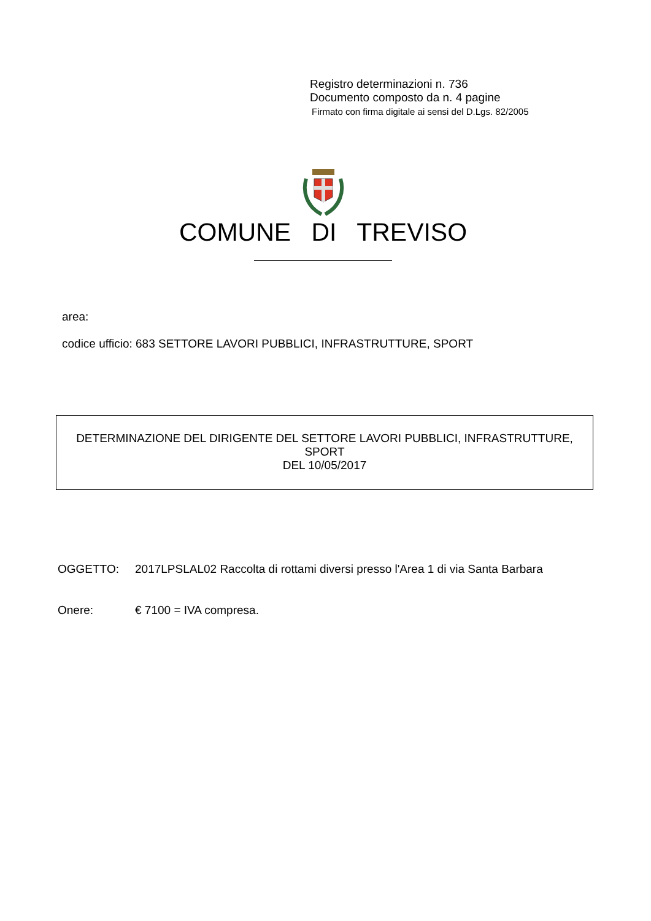Registro determinazioni n. 736
Documento composto da n. 4 pagine
Firmato con firma digitale ai sensi del D.Lgs. 82/2005
COMUNE DI TREVISO
area:
codice ufficio: 683 SETTORE LAVORI PUBBLICI, INFRASTRUTTURE, SPORT
DETERMINAZIONE DEL DIRIGENTE DEL SETTORE LAVORI PUBBLICI, INFRASTRUTTURE,
SPORT
DEL 10/05/2017
OGGETTO: 2017LPSLAL02 Raccolta di rottami diversi presso l'Area 1 di via Santa Barbara
Onere: € 7100 = IVA compresa.